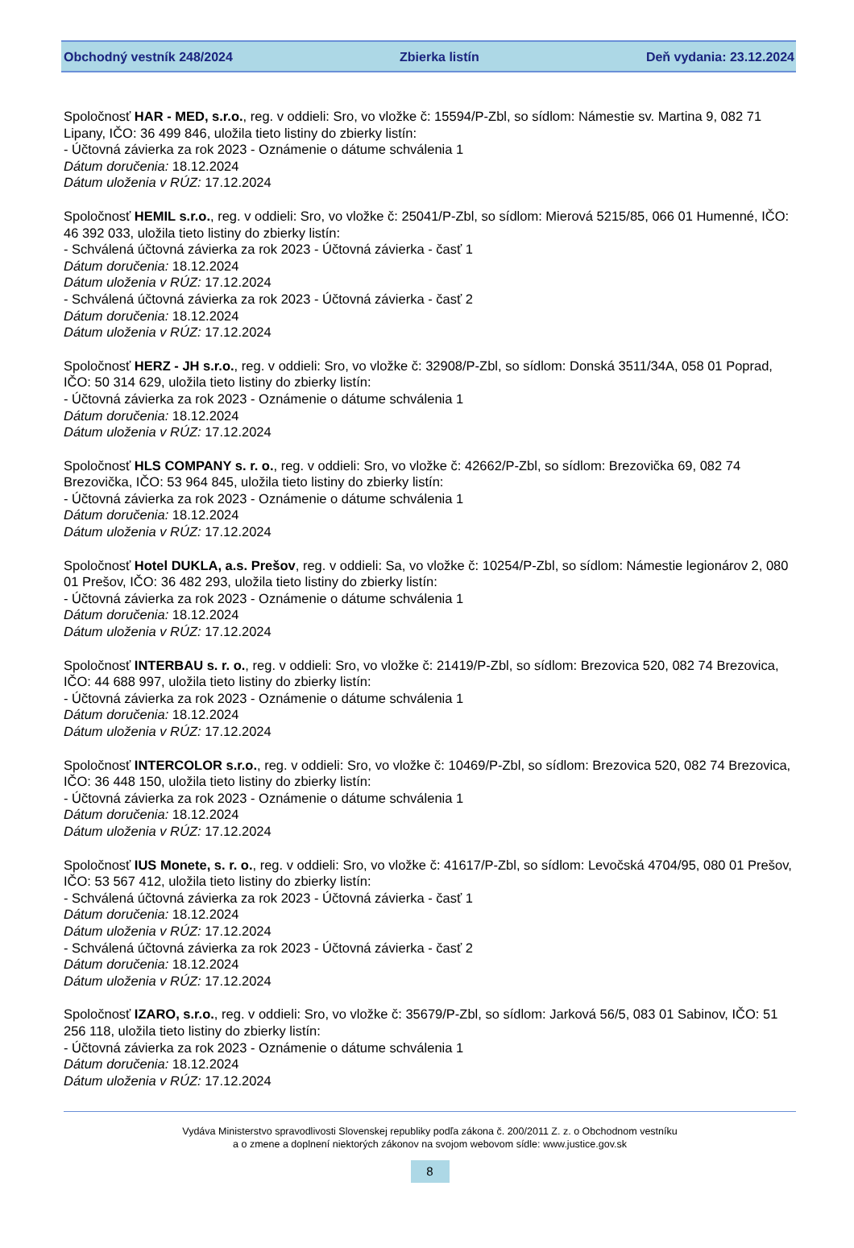Obchodný vestník 248/2024 Zbierka listín Deň vydania: 23.12.2024
Spoločnosť HAR - MED, s.r.o., reg. v oddieli: Sro, vo vložke č: 15594/P-Zbl, so sídlom: Námestie sv. Martina 9, 082 71 Lipany, IČO: 36 499 846, uložila tieto listiny do zbierky listín:
- Účtovná závierka za rok 2023 - Oznámenie o dátume schválenia 1
Dátum doručenia: 18.12.2024
Dátum uloženia v RÚZ: 17.12.2024
Spoločnosť HEMIL s.r.o., reg. v oddieli: Sro, vo vložke č: 25041/P-Zbl, so sídlom: Mierová 5215/85, 066 01 Humenné, IČO: 46 392 033, uložila tieto listiny do zbierky listín:
- Schválená účtovná závierka za rok 2023 - Účtovná závierka - časť 1
Dátum doručenia: 18.12.2024
Dátum uloženia v RÚZ: 17.12.2024
- Schválená účtovná závierka za rok 2023 - Účtovná závierka - časť 2
Dátum doručenia: 18.12.2024
Dátum uloženia v RÚZ: 17.12.2024
Spoločnosť HERZ - JH s.r.o., reg. v oddieli: Sro, vo vložke č: 32908/P-Zbl, so sídlom: Donská 3511/34A, 058 01 Poprad, IČO: 50 314 629, uložila tieto listiny do zbierky listín:
- Účtovná závierka za rok 2023 - Oznámenie o dátume schválenia 1
Dátum doručenia: 18.12.2024
Dátum uloženia v RÚZ: 17.12.2024
Spoločnosť HLS COMPANY s. r. o., reg. v oddieli: Sro, vo vložke č: 42662/P-Zbl, so sídlom: Brezovička 69, 082 74 Brezovička, IČO: 53 964 845, uložila tieto listiny do zbierky listín:
- Účtovná závierka za rok 2023 - Oznámenie o dátume schválenia 1
Dátum doručenia: 18.12.2024
Dátum uloženia v RÚZ: 17.12.2024
Spoločnosť Hotel DUKLA, a.s. Prešov, reg. v oddieli: Sa, vo vložke č: 10254/P-Zbl, so sídlom: Námestie legionárov 2, 080 01 Prešov, IČO: 36 482 293, uložila tieto listiny do zbierky listín:
- Účtovná závierka za rok 2023 - Oznámenie o dátume schválenia 1
Dátum doručenia: 18.12.2024
Dátum uloženia v RÚZ: 17.12.2024
Spoločnosť INTERBAU s. r. o., reg. v oddieli: Sro, vo vložke č: 21419/P-Zbl, so sídlom: Brezovica 520, 082 74 Brezovica, IČO: 44 688 997, uložila tieto listiny do zbierky listín:
- Účtovná závierka za rok 2023 - Oznámenie o dátume schválenia 1
Dátum doručenia: 18.12.2024
Dátum uloženia v RÚZ: 17.12.2024
Spoločnosť INTERCOLOR s.r.o., reg. v oddieli: Sro, vo vložke č: 10469/P-Zbl, so sídlom: Brezovica 520, 082 74 Brezovica, IČO: 36 448 150, uložila tieto listiny do zbierky listín:
- Účtovná závierka za rok 2023 - Oznámenie o dátume schválenia 1
Dátum doručenia: 18.12.2024
Dátum uloženia v RÚZ: 17.12.2024
Spoločnosť IUS Monete, s. r. o., reg. v oddieli: Sro, vo vložke č: 41617/P-Zbl, so sídlom: Levočská 4704/95, 080 01 Prešov, IČO: 53 567 412, uložila tieto listiny do zbierky listín:
- Schválená účtovná závierka za rok 2023 - Účtovná závierka - časť 1
Dátum doručenia: 18.12.2024
Dátum uloženia v RÚZ: 17.12.2024
- Schválená účtovná závierka za rok 2023 - Účtovná závierka - časť 2
Dátum doručenia: 18.12.2024
Dátum uloženia v RÚZ: 17.12.2024
Spoločnosť IZARO, s.r.o., reg. v oddieli: Sro, vo vložke č: 35679/P-Zbl, so sídlom: Jarková 56/5, 083 01 Sabinov, IČO: 51 256 118, uložila tieto listiny do zbierky listín:
- Účtovná závierka za rok 2023 - Oznámenie o dátume schválenia 1
Dátum doručenia: 18.12.2024
Dátum uloženia v RÚZ: 17.12.2024
Vydáva Ministerstvo spravodlivosti Slovenskej republiky podľa zákona č. 200/2011 Z. z. o Obchodnom vestníku
a o zmene a doplnení niektorých zákonov na svojom webovom sídle: www.justice.gov.sk
8